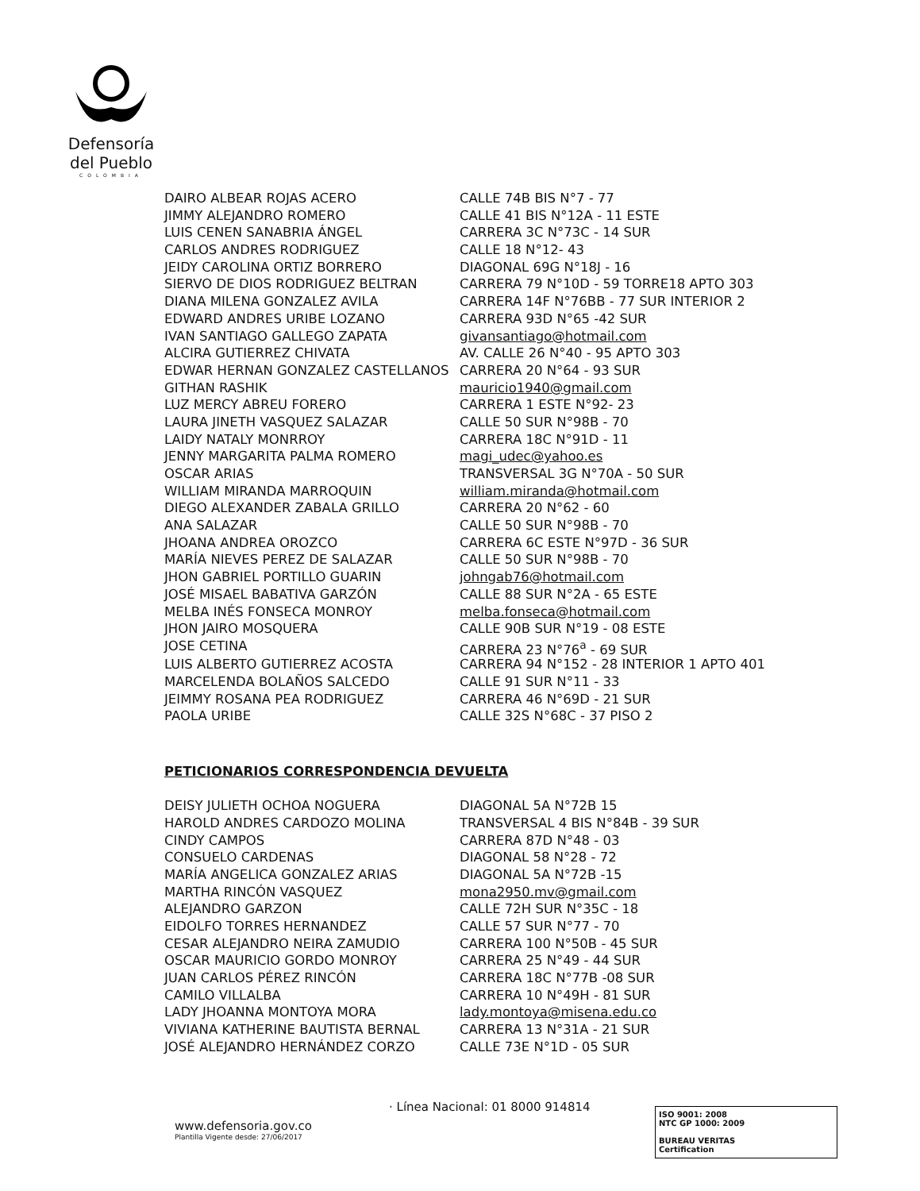Defensoría
del Pueblo
COLOMBIA
| DAIRO ALBEAR ROJAS ACERO | CALLE 74B BIS N°7 - 77 |
| JIMMY ALEJANDRO ROMERO | CALLE 41 BIS N°12A - 11 ESTE |
| LUIS CENEN SANABRIA ÁNGEL | CARRERA 3C N°73C - 14 SUR |
| CARLOS ANDRES RODRIGUEZ | CALLE 18 N°12- 43 |
| JEIDY CAROLINA ORTIZ BORRERO | DIAGONAL 69G N°18J - 16 |
| SIERVO DE DIOS RODRIGUEZ BELTRAN | CARRERA 79 N°10D - 59 TORRE18 APTO 303 |
| DIANA MILENA GONZALEZ AVILA | CARRERA 14F N°76BB - 77 SUR INTERIOR 2 |
| EDWARD ANDRES URIBE LOZANO | CARRERA 93D N°65 -42 SUR |
| IVAN SANTIAGO GALLEGO ZAPATA | givansantiago@hotmail.com |
| ALCIRA GUTIERREZ CHIVATA | AV. CALLE 26 N°40 - 95 APTO 303 |
| EDWAR HERNAN GONZALEZ CASTELLANOS | CARRERA 20 N°64 - 93 SUR |
| GITHAN RASHIK | mauricio1940@gmail.com |
| LUZ MERCY ABREU FORERO | CARRERA 1 ESTE N°92- 23 |
| LAURA JINETH VASQUEZ SALAZAR | CALLE 50 SUR N°98B - 70 |
| LAIDY NATALY MONRROY | CARRERA 18C N°91D - 11 |
| JENNY MARGARITA PALMA ROMERO | magi_udec@yahoo.es |
| OSCAR ARIAS | TRANSVERSAL 3G N°70A - 50 SUR |
| WILLIAM MIRANDA MARROQUIN | william.miranda@hotmail.com |
| DIEGO ALEXANDER ZABALA GRILLO | CARRERA 20 N°62 - 60 |
| ANA SALAZAR | CALLE 50 SUR N°98B - 70 |
| JHOANA ANDREA OROZCO | CARRERA 6C ESTE N°97D - 36 SUR |
| MARÍA NIEVES PEREZ DE SALAZAR | CALLE 50 SUR N°98B - 70 |
| JHON GABRIEL PORTILLO GUARIN | johngab76@hotmail.com |
| JOSÉ MISAEL BABATIVA GARZÓN | CALLE 88 SUR N°2A - 65 ESTE |
| MELBA INÉS FONSECA MONROY | melba.fonseca@hotmail.com |
| JHON JAIRO MOSQUERA | CALLE 90B SUR N°19 - 08 ESTE |
| JOSE CETINA | CARRERA 23 N°76<sup>a</sup> - 69 SUR |
| LUIS ALBERTO GUTIERREZ ACOSTA | CARRERA 94 N°152 - 28 INTERIOR 1 APTO 401 |
| MARCELENDA BOLAÑOS SALCEDO | CALLE 91 SUR N°11 - 33 |
| JEIMMY ROSANA PEA RODRIGUEZ | CARRERA 46 N°69D - 21 SUR |
| PAOLA URIBE | CALLE 32S N°68C - 37 PISO 2 |
PETICIONARIOS CORRESPONDENCIA DEVUELTA
| DEISY JULIETH OCHOA NOGUERA | DIAGONAL 5A N°72B 15 |
| HAROLD ANDRES CARDOZO MOLINA | TRANSVERSAL 4 BIS N°84B - 39 SUR |
| CINDY CAMPOS | CARRERA 87D N°48 - 03 |
| CONSUELO CARDENAS | DIAGONAL 58 N°28 - 72 |
| MARÍA ANGELICA GONZALEZ ARIAS | DIAGONAL 5A N°72B -15 |
| MARTHA RINCÓN VASQUEZ | mona2950.mv@gmail.com |
| ALEJANDRO GARZON | CALLE 72H SUR N°35C - 18 |
| EIDOLFO TORRES HERNANDEZ | CALLE 57 SUR N°77 - 70 |
| CESAR ALEJANDRO NEIRA ZAMUDIO | CARRERA 100 N°50B - 45 SUR |
| OSCAR MAURICIO GORDO MONROY | CARRERA 25 N°49 - 44 SUR |
| JUAN CARLOS PÉREZ RINCÓN | CARRERA 18C N°77B -08 SUR |
| CAMILO VILLALBA | CARRERA 10 N°49H - 81 SUR |
| LADY JHOANNA MONTOYA MORA | lady.montoya@misena.edu.co |
| VIVIANA KATHERINE BAUTISTA BERNAL | CARRERA 13 N°31A - 21 SUR |
| JOSÉ ALEJANDRO HERNÁNDEZ CORZO | CALLE 73E N°1D - 05 SUR |
· Línea Nacional: 01 8000 914814
www.defensoria.gov.co
Plantilla Vigente desde: 27/06/2017
ISO 9001: 2008
NTC GP 1000: 2009
BUREAU VERITAS
Certification